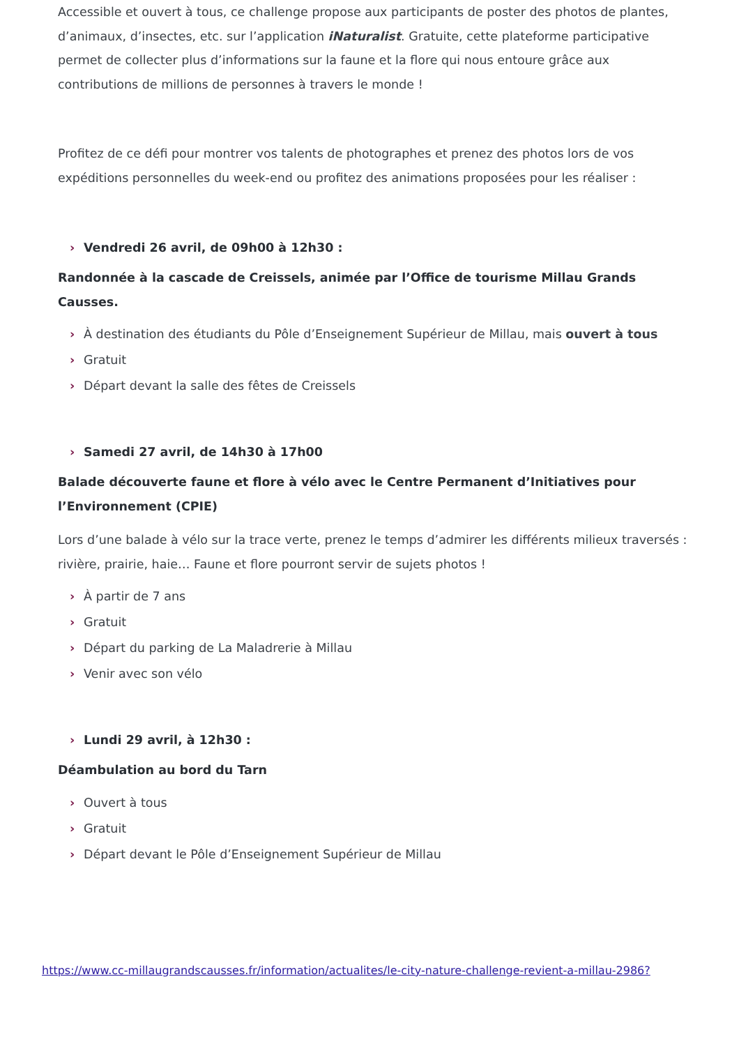Accessible et ouvert à tous, ce challenge propose aux participants de poster des photos de plantes, d’animaux, d’insectes, etc. sur l’application iNaturalist. Gratuite, cette plateforme participative permet de collecter plus d’informations sur la faune et la flore qui nous entoure grâce aux contributions de millions de personnes à travers le monde !
Profitez de ce défi pour montrer vos talents de photographes et prenez des photos lors de vos expéditions personnelles du week-end ou profitez des animations proposées pour les réaliser :
› Vendredi 26 avril, de 09h00 à 12h30 :
Randonnée à la cascade de Creissels, animée par l’Office de tourisme Millau Grands Causses.
› À destination des étudiants du Pôle d’Enseignement Supérieur de Millau, mais ouvert à tous
› Gratuit
› Départ devant la salle des fêtes de Creissels
› Samedi 27 avril, de 14h30 à 17h00
Balade découverte faune et flore à vélo avec le Centre Permanent d’Initiatives pour l’Environnement (CPIE)
Lors d’une balade à vélo sur la trace verte, prenez le temps d’admirer les différents milieux traversés : rivière, prairie, haie… Faune et flore pourront servir de sujets photos !
› À partir de 7 ans
› Gratuit
› Départ du parking de La Maladrerie à Millau
› Venir avec son vélo
› Lundi 29 avril, à 12h30 :
Déambulation au bord du Tarn
› Ouvert à tous
› Gratuit
› Départ devant le Pôle d’Enseignement Supérieur de Millau
https://www.cc-millaugrandscausses.fr/information/actualites/le-city-nature-challenge-revient-a-millau-2986?